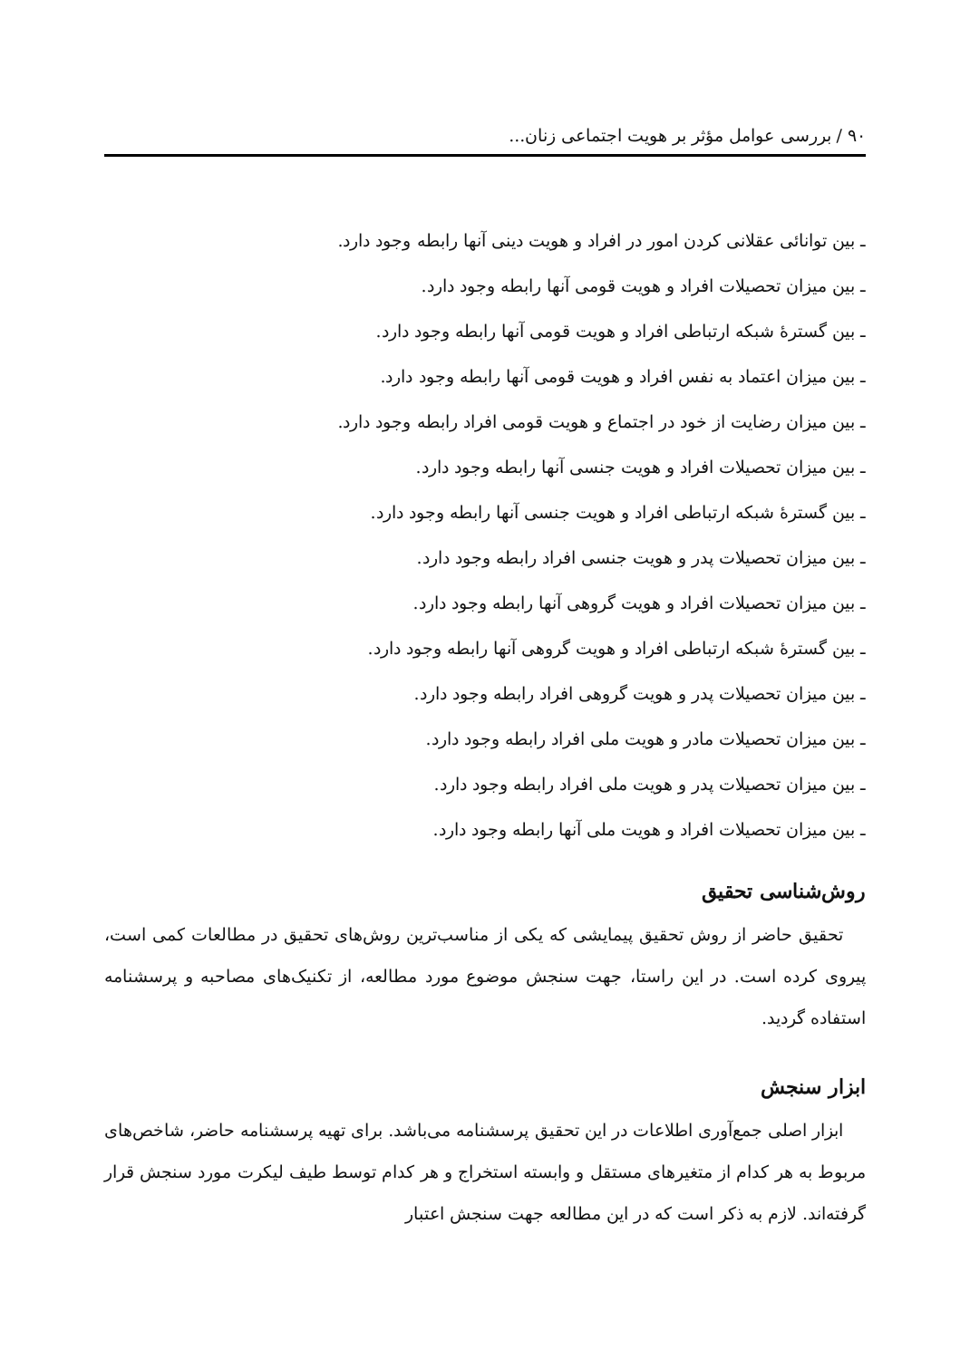۹۰ / بررسی عوامل مؤثر بر هویت اجتماعی زنان...
ـ بین توانائی عقلانی کردن امور در افراد و هویت دینی آنها رابطه وجود دارد.
ـ بین میزان تحصیلات افراد و هویت قومی آنها رابطه وجود دارد.
ـ بین گسترهٔ شبکه ارتباطی افراد و هویت قومی آنها رابطه وجود دارد.
ـ بین میزان اعتماد به نفس افراد و هویت قومی آنها رابطه وجود دارد.
ـ بین میزان رضایت از خود در اجتماع و هویت قومی افراد رابطه وجود دارد.
ـ بین میزان تحصیلات افراد و هویت جنسی آنها رابطه وجود دارد.
ـ بین گسترهٔ شبکه ارتباطی افراد و هویت جنسی آنها رابطه وجود دارد.
ـ بین میزان تحصیلات پدر و هویت جنسی افراد رابطه وجود دارد.
ـ بین میزان تحصیلات افراد و هویت گروهی آنها رابطه وجود دارد.
ـ بین گسترهٔ شبکه ارتباطی افراد و هویت گروهی آنها رابطه وجود دارد.
ـ بین میزان تحصیلات پدر و هویت گروهی افراد رابطه وجود دارد.
ـ بین میزان تحصیلات مادر و هویت ملی افراد رابطه وجود دارد.
ـ بین میزان تحصیلات پدر و هویت ملی افراد رابطه وجود دارد.
ـ بین میزان تحصیلات افراد و هویت ملی آنها رابطه وجود دارد.
روش‌شناسی تحقیق
تحقیق حاضر از روش تحقیق پیمایشی که یکی از مناسب‌ترین روش‌های تحقیق در مطالعات کمی است، پیروی کرده است. در این راستا، جهت سنجش موضوع مورد مطالعه، از تکنیک‌های مصاحبه و پرسشنامه استفاده گردید.
ابزار سنجش
ابزار اصلی جمع‌آوری اطلاعات در این تحقیق پرسشنامه می‌باشد. برای تهیه پرسشنامه حاضر، شاخص‌های مربوط به هر کدام از متغیرهای مستقل و وابسته استخراج و هر کدام توسط طیف لیکرت مورد سنجش قرار گرفته‌اند. لازم به ذکر است که در این مطالعه جهت سنجش اعتبار